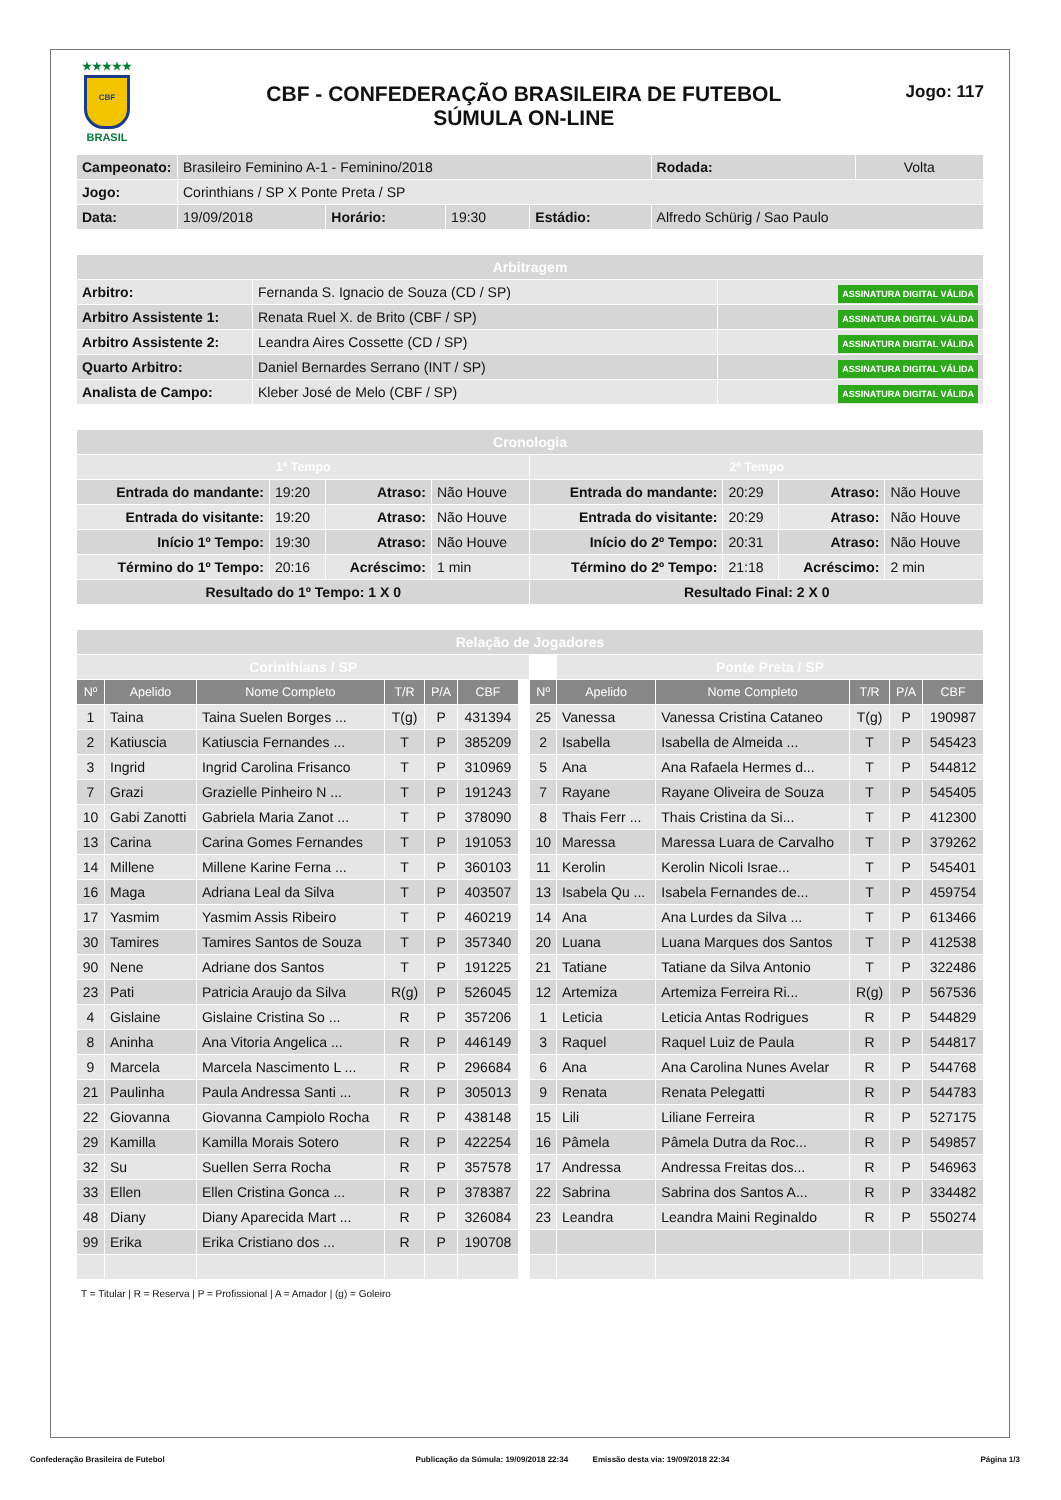★★★★★
CBF
BRASIL
CBF - CONFEDERAÇÃO BRASILEIRA DE FUTEBOL
SÚMULA ON-LINE
Jogo: 117
| Campeonato: | Brasileiro Feminino A-1 - Feminino/2018 | | | | | Rodada: | Volta |
| Jogo: | Corinthians / SP X Ponte Preta / SP | | | | | | |
| Data: | 19/09/2018 | Horário: | 19:30 | Estádio: | Alfredo Schürig / Sao Paulo | | |
| Arbitragem | | |
| Arbitro: | Fernanda S. Ignacio de Souza (CD / SP) | ASSINATURA DIGITAL VÁLIDA |
| Arbitro Assistente 1: | Renata Ruel X. de Brito (CBF / SP) | ASSINATURA DIGITAL VÁLIDA |
| Arbitro Assistente 2: | Leandra Aires Cossette (CD / SP) | ASSINATURA DIGITAL VÁLIDA |
| Quarto Arbitro: | Daniel Bernardes Serrano (INT / SP) | ASSINATURA DIGITAL VÁLIDA |
| Analista de Campo: | Kleber José de Melo (CBF / SP) | ASSINATURA DIGITAL VÁLIDA |
| Cronologia | | | | | | | |
| 1º Tempo | | | | 2º Tempo | | | |
| Entrada do mandante: | 19:20 | Atraso: | Não Houve | Entrada do mandante: | 20:29 | Atraso: | Não Houve |
| Entrada do visitante: | 19:20 | Atraso: | Não Houve | Entrada do visitante: | 20:29 | Atraso: | Não Houve |
| Início 1º Tempo: | 19:30 | Atraso: | Não Houve | Início do 2º Tempo: | 20:31 | Atraso: | Não Houve |
| Término do 1º Tempo: | 20:16 | Acréscimo: | 1 min | Término do 2º Tempo: | 21:18 | Acréscimo: | 2 min |
| Resultado do 1º Tempo: 1 X 0 | | | | Resultado Final: 2 X 0 | | | |
| Relação de Jogadores | | | | | | | | | | | | | | |
| Corinthians / SP | | | | | | | | Ponte Preta / SP | | | | | | |
| Nº | Apelido | Nome Completo | T/R | P/A | CBF | | | Nº | Apelido | Nome Completo | T/R | P/A | CBF | |
| 1 | Taina | Taina Suelen Borges ... | T(g) | P | 431394 | | | 25 | Vanessa | Vanessa Cristina Cataneo | T(g) | P | 190987 | |
| 2 | Katiuscia | Katiuscia Fernandes ... | T | P | 385209 | | | 2 | Isabella | Isabella de Almeida ... | T | P | 545423 | |
| 3 | Ingrid | Ingrid Carolina Frisanco | T | P | 310969 | | | 5 | Ana | Ana Rafaela Hermes d... | T | P | 544812 | |
| 7 | Grazi | Grazielle Pinheiro N ... | T | P | 191243 | | | 7 | Rayane | Rayane Oliveira de Souza | T | P | 545405 | |
| 10 | Gabi Zanotti | Gabriela Maria Zanot ... | T | P | 378090 | | | 8 | Thais Ferr ... | Thais Cristina da Si... | T | P | 412300 | |
| 13 | Carina | Carina Gomes Fernandes | T | P | 191053 | | | 10 | Maressa | Maressa Luara de Carvalho | T | P | 379262 | |
| 14 | Millene | Millene Karine Ferna ... | T | P | 360103 | | | 11 | Kerolin | Kerolin Nicoli Israe... | T | P | 545401 | |
| 16 | Maga | Adriana Leal da Silva | T | P | 403507 | | | 13 | Isabela Qu ... | Isabela Fernandes de... | T | P | 459754 | |
| 17 | Yasmim | Yasmim Assis Ribeiro | T | P | 460219 | | | 14 | Ana | Ana Lurdes da Silva ... | T | P | 613466 | |
| 30 | Tamires | Tamires Santos de Souza | T | P | 357340 | | | 20 | Luana | Luana Marques dos Santos | T | P | 412538 | |
| 90 | Nene | Adriane dos Santos | T | P | 191225 | | | 21 | Tatiane | Tatiane da Silva Antonio | T | P | 322486 | |
| 23 | Pati | Patricia Araujo da Silva | R(g) | P | 526045 | | | 12 | Artemiza | Artemiza Ferreira Ri... | R(g) | P | 567536 | |
| 4 | Gislaine | Gislaine Cristina So ... | R | P | 357206 | | | 1 | Leticia | Leticia Antas Rodrigues | R | P | 544829 | |
| 8 | Aninha | Ana Vitoria Angelica ... | R | P | 446149 | | | 3 | Raquel | Raquel Luiz de Paula | R | P | 544817 | |
| 9 | Marcela | Marcela Nascimento L ... | R | P | 296684 | | | 6 | Ana | Ana Carolina Nunes Avelar | R | P | 544768 | |
| 21 | Paulinha | Paula Andressa Santi ... | R | P | 305013 | | | 9 | Renata | Renata Pelegatti | R | P | 544783 | |
| 22 | Giovanna | Giovanna Campiolo Rocha | R | P | 438148 | | | 15 | Lili | Liliane Ferreira | R | P | 527175 | |
| 29 | Kamilla | Kamilla Morais Sotero | R | P | 422254 | | | 16 | Pâmela | Pâmela Dutra da Roc... | R | P | 549857 | |
| 32 | Su | Suellen Serra Rocha | R | P | 357578 | | | 17 | Andressa | Andressa Freitas dos... | R | P | 546963 | |
| 33 | Ellen | Ellen Cristina Gonca ... | R | P | 378387 | | | 22 | Sabrina | Sabrina dos Santos A... | R | P | 334482 | |
| 48 | Diany | Diany Aparecida Mart ... | R | P | 326084 | | | 23 | Leandra | Leandra Maini Reginaldo | R | P | 550274 | |
| 99 | Erika | Erika Cristiano dos ... | R | P | 190708 | | | | | | | | | |
T = Titular | R = Reserva | P = Profissional | A = Amador | (g) = Goleiro
Confederação Brasileira de Futebol Publicação da Súmula: 19/09/2018 22:34 Emissão desta via: 19/09/2018 22:34 Página 1/3